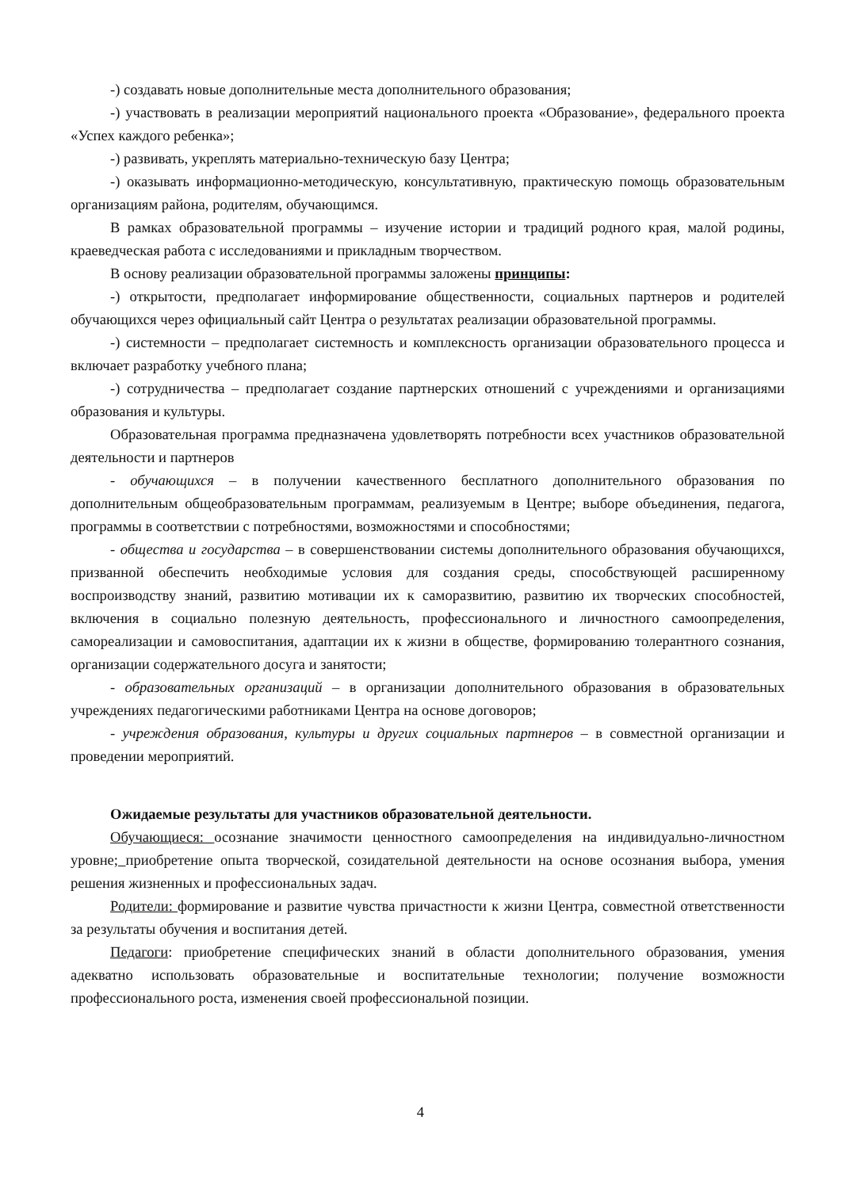-) создавать новые дополнительные места дополнительного образования;
-) участвовать в реализации мероприятий национального проекта «Образование», федерального проекта «Успех каждого ребенка»;
-) развивать, укреплять материально-техническую базу Центра;
-) оказывать информационно-методическую, консультативную, практическую помощь образовательным организациям района, родителям, обучающимся.
В рамках образовательной программы – изучение истории и традиций родного края, малой родины, краеведческая работа с исследованиями и прикладным творчеством.
В основу реализации образовательной программы заложены принципы:
-) открытости, предполагает информирование общественности, социальных партнеров и родителей обучающихся через официальный сайт Центра о результатах реализации образовательной программы.
-) системности – предполагает системность и комплексность организации образовательного процесса и включает разработку учебного плана;
-) сотрудничества – предполагает создание партнерских отношений с учреждениями и организациями образования и культуры.
Образовательная программа предназначена удовлетворять потребности всех участников образовательной деятельности и партнеров
- обучающихся – в получении качественного бесплатного дополнительного образования по дополнительным общеобразовательным программам, реализуемым в Центре; выборе объединения, педагога, программы в соответствии с потребностями, возможностями и способностями;
- общества и государства – в совершенствовании системы дополнительного образования обучающихся, призванной обеспечить необходимые условия для создания среды, способствующей расширенному воспроизводству знаний, развитию мотивации их к саморазвитию, развитию их творческих способностей, включения в социально полезную деятельность, профессионального и личностного самоопределения, самореализации и самовоспитания, адаптации их к жизни в обществе, формированию толерантного сознания, организации содержательного досуга и занятости;
- образовательных организаций – в организации дополнительного образования в образовательных учреждениях педагогическими работниками Центра на основе договоров;
- учреждения образования, культуры и других социальных партнеров – в совместной организации и проведении мероприятий.
Ожидаемые результаты для участников образовательной деятельности.
Обучающиеся: осознание значимости ценностного самоопределения на индивидуально-личностном уровне; приобретение опыта творческой, созидательной деятельности на основе осознания выбора, умения решения жизненных и профессиональных задач.
Родители: формирование и развитие чувства причастности к жизни Центра, совместной ответственности за результаты обучения и воспитания детей.
Педагоги: приобретение специфических знаний в области дополнительного образования, умения адекватно использовать образовательные и воспитательные технологии; получение возможности профессионального роста, изменения своей профессиональной позиции.
4